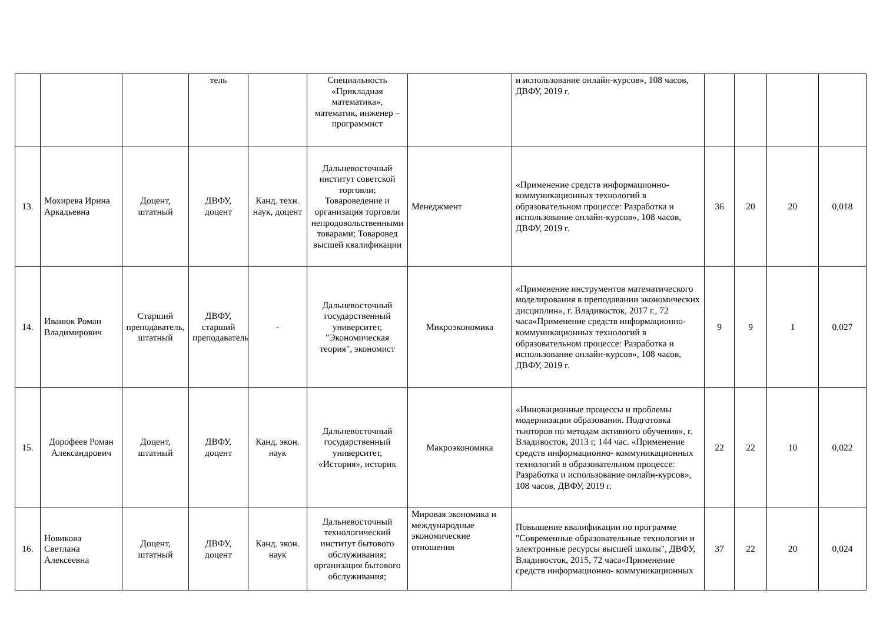| | | | тель | | Специальность «Прикладная математика», математик, инженер – программист | | и использование онлайн-курсов», 108 часов, ДВФУ, 2019 г. | | | | |
| 13. | Мохирева Ирина Аркадьевна | Доцент, штатный | ДВФУ, доцент | Канд. техн. наук, доцент | Дальневосточный институт советской торговли; Товароведение и организация торговли непродовольственными товарами; Товаровед высшей квалификации | Менеджмент | «Применение средств информационно-коммуникационных технологий в образовательном процессе: Разработка и использование онлайн-курсов», 108 часов, ДВФУ, 2019 г. | 36 | 20 | 20 | 0,018 |
| 14. | Иванюк Роман Владимирович | Старший преподаватель, штатный | ДВФУ, старший преподаватель | - | Дальневосточный государственный университет, "Экономическая теория", экономист | Микроэкономика | «Применение инструментов математического моделирования в преподавании экономических дисциплин», г. Владивосток, 2017 г., 72 часа«Применение средств информационно- коммуникационных технологий в образовательном процессе: Разработка и использование онлайн-курсов», 108 часов, ДВФУ, 2019 г. | 9 | 9 | 1 | 0,027 |
| 15. | Дорофеев Роман Александрович | Доцент, штатный | ДВФУ, доцент | Канд. экон. наук | Дальневосточный государственный университет, «История», историк | Макроэкономика | «Инновационные процессы и проблемы модернизации образования. Подготовка тьюторов по методам активного обучения», г. Владивосток, 2013 г, 144 час. «Применение средств информационно- коммуникационных технологий в образовательном процессе: Разработка и использование онлайн-курсов», 108 часов, ДВФУ, 2019 г. | 22 | 22 | 10 | 0,022 |
| 16. | Новикова Светлана Алексеевна | Доцент, штатный | ДВФУ, доцент | Канд. экон. наук | Дальневосточный технологический институт бытового обслуживания; организация бытового обслуживания; | Мировая экономика и международные экономические отношения | Повышение квалификации по программе "Современные образовательные технологии и электронные ресурсы высшей школы", ДВФУ, Владивосток, 2015, 72 часа«Применение средств информационно- коммуникационных | 37 | 22 | 20 | 0,024 |